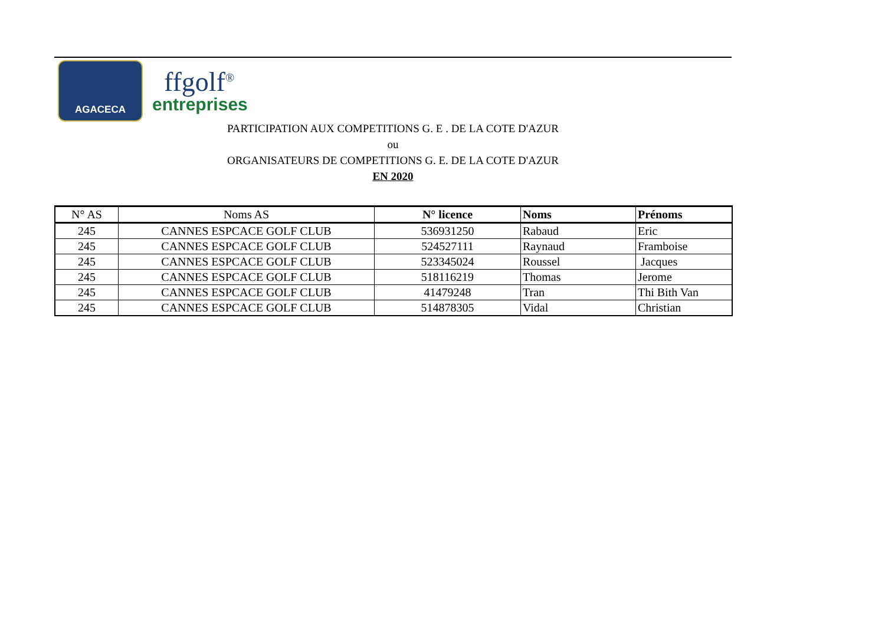AGACECA
ffgolf<sup>®</sup>
entreprises
PARTICIPATION AUX COMPETITIONS G. E . DE LA COTE D'AZUR
ou
ORGANISATEURS DE COMPETITIONS G. E. DE LA COTE D'AZUR
EN 2020
| N° AS | Noms AS | N° licence | Noms | Prénoms |
| --- | --- | --- | --- | --- |
| 245 | CANNES ESPCACE GOLF CLUB | 536931250 | Rabaud | Eric |
| 245 | CANNES ESPCACE GOLF CLUB | 524527111 | Raynaud | Framboise |
| 245 | CANNES ESPCACE GOLF CLUB | 523345024 | Roussel | Jacques |
| 245 | CANNES ESPCACE GOLF CLUB | 518116219 | Thomas | Jerome |
| 245 | CANNES ESPCACE GOLF CLUB | 41479248 | Tran | Thi Bith Van |
| 245 | CANNES ESPCACE GOLF CLUB | 514878305 | Vidal | Christian |